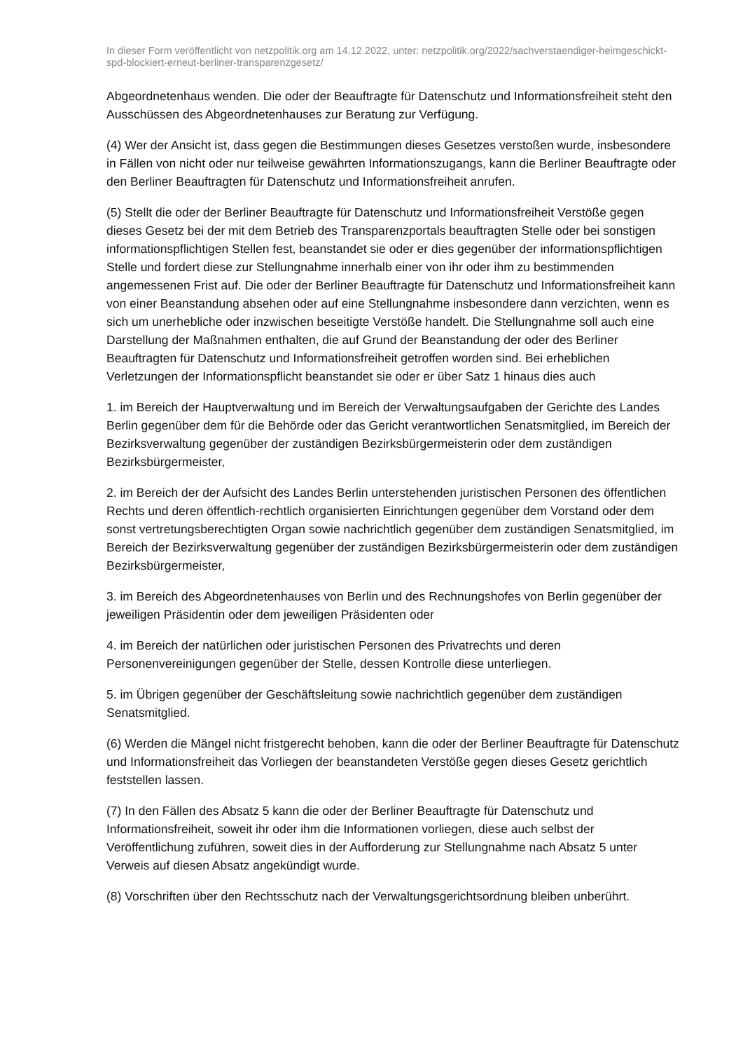In dieser Form veröffentlicht von netzpolitik.org am 14.12.2022, unter: netzpolitik.org/2022/sachverstaendiger-heimgeschickt-spd-blockiert-erneut-berliner-transparenzgesetz/
Abgeordnetenhaus wenden. Die oder der Beauftragte für Datenschutz und Informationsfreiheit steht den Ausschüssen des Abgeordnetenhauses zur Beratung zur Verfügung.
(4) Wer der Ansicht ist, dass gegen die Bestimmungen dieses Gesetzes verstoßen wurde, insbesondere in Fällen von nicht oder nur teilweise gewährten Informationszugangs, kann die Berliner Beauftragte oder den Berliner Beauftragten für Datenschutz und Informationsfreiheit anrufen.
(5) Stellt die oder der Berliner Beauftragte für Datenschutz und Informationsfreiheit Verstöße gegen dieses Gesetz bei der mit dem Betrieb des Transparenzportals beauftragten Stelle oder bei sonstigen informationspflichtigen Stellen fest, beanstandet sie oder er dies gegenüber der informationspflichtigen Stelle und fordert diese zur Stellungnahme innerhalb einer von ihr oder ihm zu bestimmenden angemessenen Frist auf. Die oder der Berliner Beauftragte für Datenschutz und Informationsfreiheit kann von einer Beanstandung absehen oder auf eine Stellungnahme insbesondere dann verzichten, wenn es sich um unerhebliche oder inzwischen beseitigte Verstöße handelt. Die Stellungnahme soll auch eine Darstellung der Maßnahmen enthalten, die auf Grund der Beanstandung der oder des Berliner Beauftragten für Datenschutz und Informationsfreiheit getroffen worden sind. Bei erheblichen Verletzungen der Informationspflicht beanstandet sie oder er über Satz 1 hinaus dies auch
1. im Bereich der Hauptverwaltung und im Bereich der Verwaltungsaufgaben der Gerichte des Landes Berlin gegenüber dem für die Behörde oder das Gericht verantwortlichen Senatsmitglied, im Bereich der Bezirksverwaltung gegenüber der zuständigen Bezirksbürgermeisterin oder dem zuständigen Bezirksbürgermeister,
2. im Bereich der der Aufsicht des Landes Berlin unterstehenden juristischen Personen des öffentlichen Rechts und deren öffentlich-rechtlich organisierten Einrichtungen gegenüber dem Vorstand oder dem sonst vertretungsberechtigten Organ sowie nachrichtlich gegenüber dem zuständigen Senatsmitglied, im Bereich der Bezirksverwaltung gegenüber der zuständigen Bezirksbürgermeisterin oder dem zuständigen Bezirksbürgermeister,
3. im Bereich des Abgeordnetenhauses von Berlin und des Rechnungshofes von Berlin gegenüber der jeweiligen Präsidentin oder dem jeweiligen Präsidenten oder
4. im Bereich der natürlichen oder juristischen Personen des Privatrechts und deren Personenvereinigungen gegenüber der Stelle, dessen Kontrolle diese unterliegen.
5. im Übrigen gegenüber der Geschäftsleitung sowie nachrichtlich gegenüber dem zuständigen Senatsmitglied.
(6) Werden die Mängel nicht fristgerecht behoben, kann die oder der Berliner Beauftragte für Datenschutz und Informationsfreiheit das Vorliegen der beanstandeten Verstöße gegen dieses Gesetz gerichtlich feststellen lassen.
(7) In den Fällen des Absatz 5 kann die oder der Berliner Beauftragte für Datenschutz und Informationsfreiheit, soweit ihr oder ihm die Informationen vorliegen, diese auch selbst der Veröffentlichung zuführen, soweit dies in der Aufforderung zur Stellungnahme nach Absatz 5 unter Verweis auf diesen Absatz angekündigt wurde.
(8) Vorschriften über den Rechtsschutz nach der Verwaltungsgerichtsordnung bleiben unberührt.